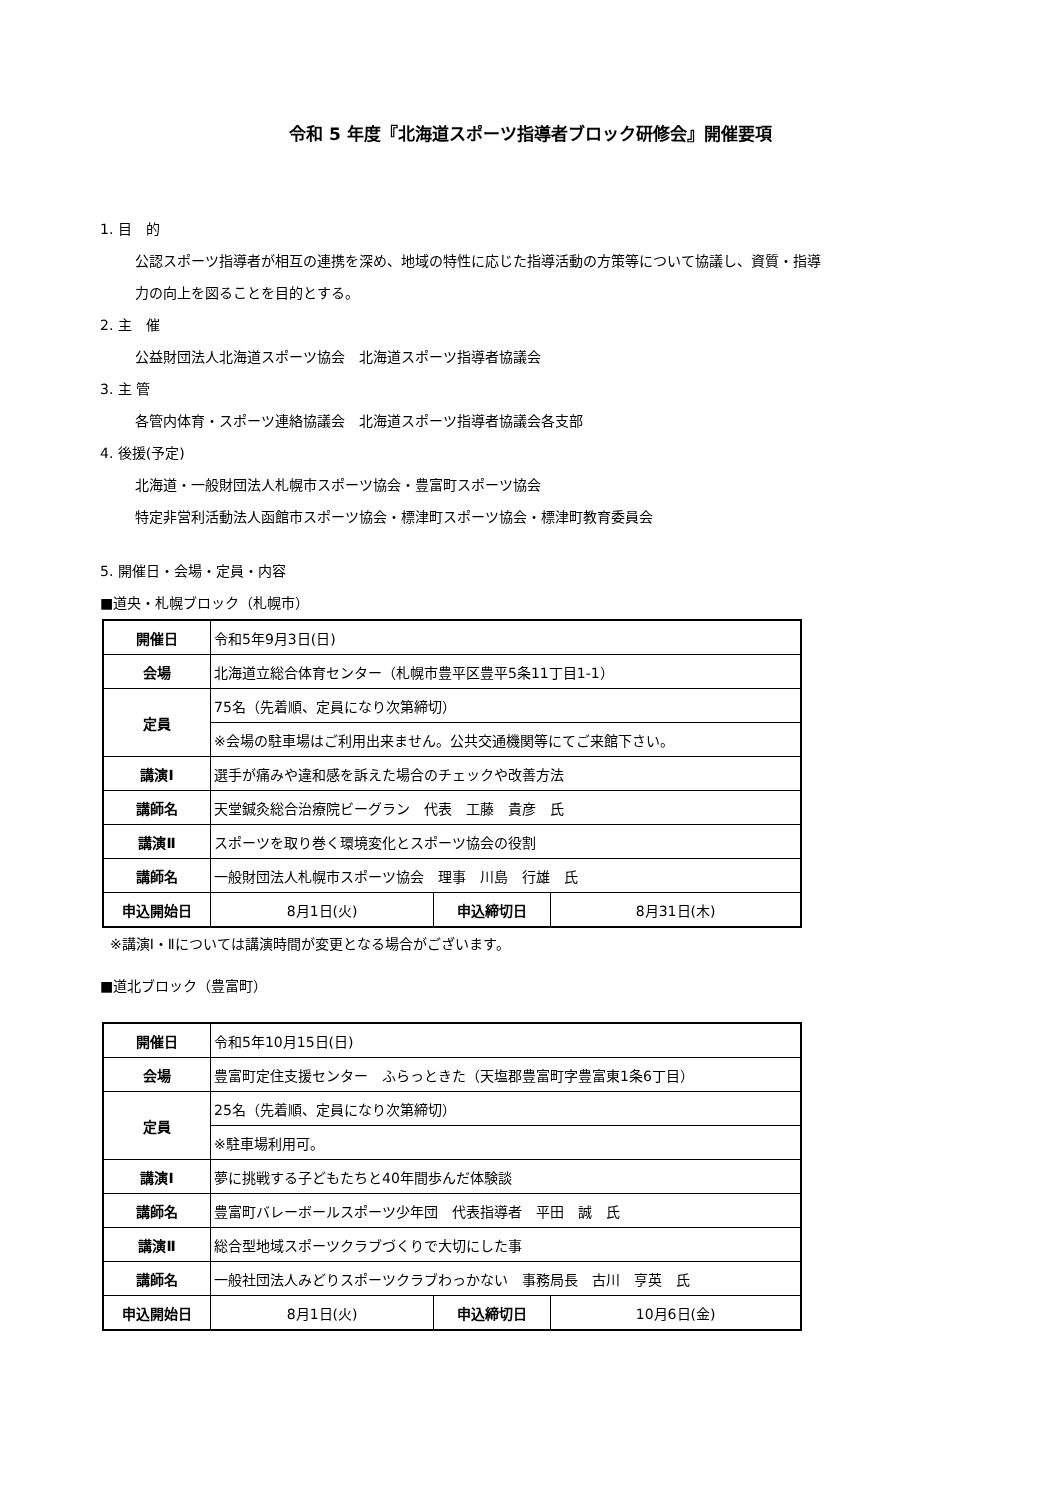令和 5 年度『北海道スポーツ指導者ブロック研修会』開催要項
1. 目　的
公認スポーツ指導者が相互の連携を深め、地域の特性に応じた指導活動の方策等について協議し、資質・指導
力の向上を図ることを目的とする。
2. 主　催
公益財団法人北海道スポーツ協会　北海道スポーツ指導者協議会
3. 主 管
各管内体育・スポーツ連絡協議会　北海道スポーツ指導者協議会各支部
4. 後援(予定)
北海道・一般財団法人札幌市スポーツ協会・豊富町スポーツ協会
特定非営利活動法人函館市スポーツ協会・標津町スポーツ協会・標津町教育委員会
5. 開催日・会場・定員・内容
■道央・札幌ブロック（札幌市）
| 開催日 | 令和5年9月3日(日) | | |
| 会場 | 北海道立総合体育センター（札幌市豊平区豊平5条11丁目1-1） | | |
| 定員 | 75名（先着順、定員になり次第締切） | | |
| | ※会場の駐車場はご利用出来ません。公共交通機関等にてご来館下さい。 | | |
| 講演Ⅰ | 選手が痛みや違和感を訴えた場合のチェックや改善方法 | | |
| 講師名 | 天堂鍼灸総合治療院ビーグラン 代表 工藤 貴彦 氏 | | |
| 講演Ⅱ | スポーツを取り巻く環境変化とスポーツ協会の役割 | | |
| 講師名 | 一般財団法人札幌市スポーツ協会 理事 川島 行雄 氏 | | |
| 申込開始日 | 8月1日(火) | 申込締切日 | 8月31日(木) |
※講演Ⅰ・Ⅱについては講演時間が変更となる場合がございます。
■道北ブロック（豊富町）
| 開催日 | 令和5年10月15日(日) | | |
| 会場 | 豊富町定住支援センター ふらっときた（天塩郡豊富町字豊富東1条6丁目） | | |
| 定員 | 25名（先着順、定員になり次第締切） | | |
| | ※駐車場利用可。 | | |
| 講演Ⅰ | 夢に挑戦する子どもたちと40年間歩んだ体験談 | | |
| 講師名 | 豊富町バレーボールスポーツ少年団 代表指導者 平田 誠 氏 | | |
| 講演Ⅱ | 総合型地域スポーツクラブづくりで大切にした事 | | |
| 講師名 | 一般社団法人みどりスポーツクラブわっかない 事務局長 古川 亨英 氏 | | |
| 申込開始日 | 8月1日(火) | 申込締切日 | 10月6日(金) |